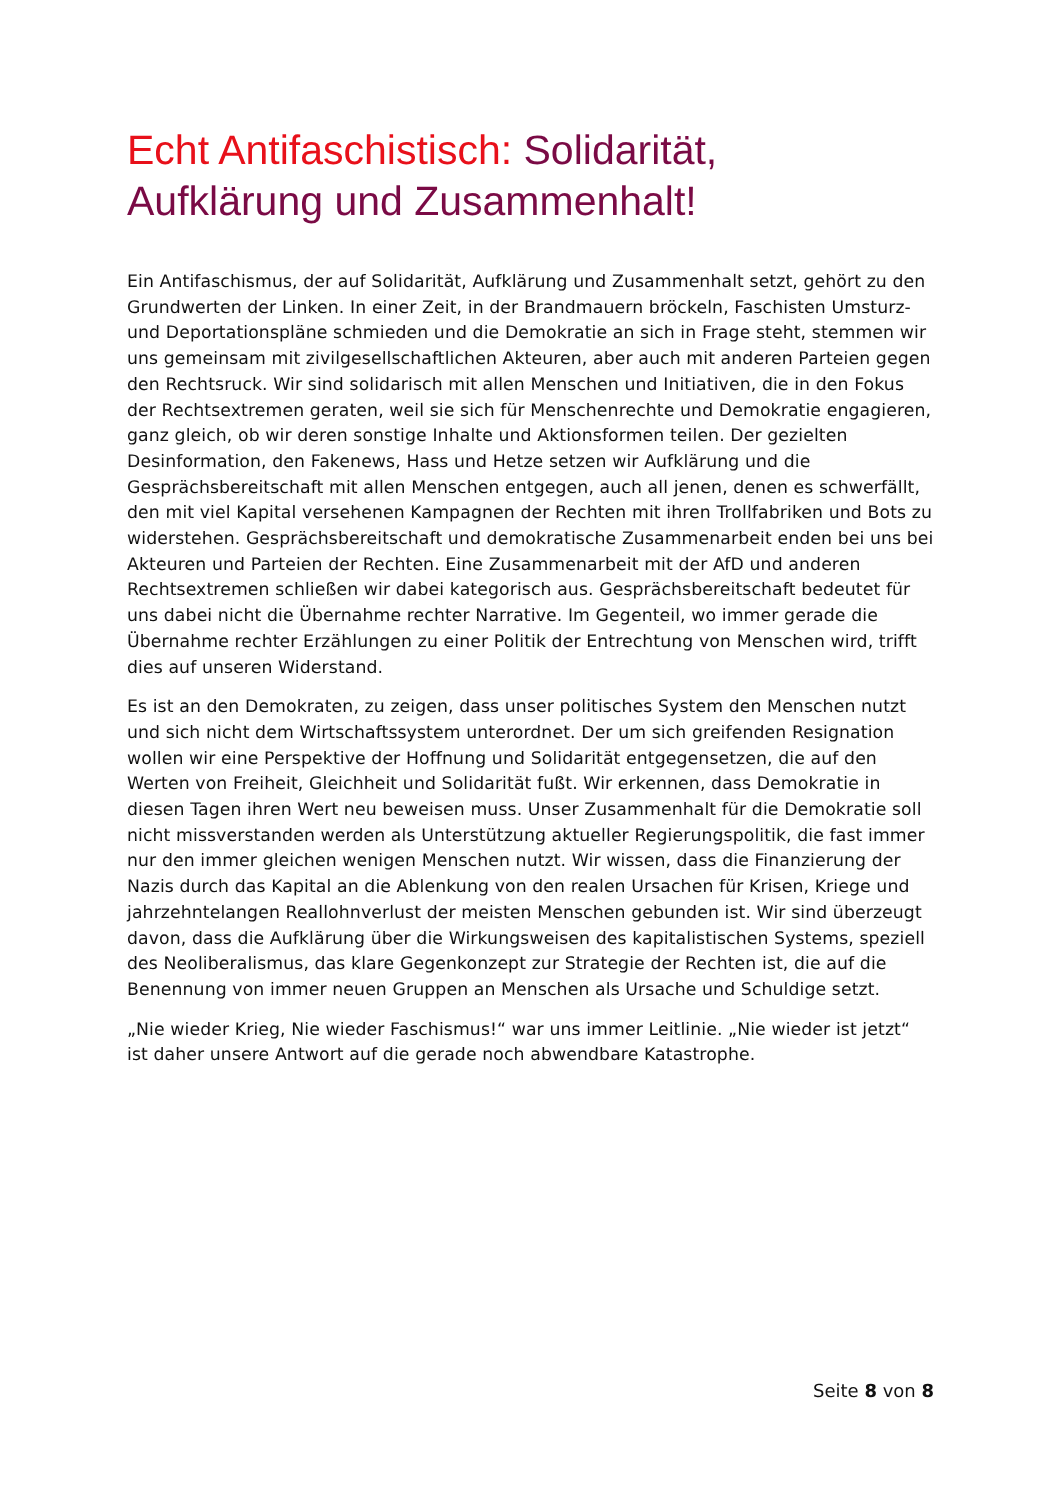Echt Antifaschistisch: Solidarität,
Aufklärung und Zusammenhalt!
Ein Antifaschismus, der auf Solidarität, Aufklärung und Zusammenhalt setzt, gehört zu den Grundwerten der Linken. In einer Zeit, in der Brandmauern bröckeln, Faschisten Umsturz- und Deportationspläne schmieden und die Demokratie an sich in Frage steht, stemmen wir uns gemeinsam mit zivilgesellschaftlichen Akteuren, aber auch mit anderen Parteien gegen den Rechtsruck. Wir sind solidarisch mit allen Menschen und Initiativen, die in den Fokus der Rechtsextremen geraten, weil sie sich für Menschenrechte und Demokratie engagieren, ganz gleich, ob wir deren sonstige Inhalte und Aktionsformen teilen. Der gezielten Desinformation, den Fakenews, Hass und Hetze setzen wir Aufklärung und die Gesprächsbereitschaft mit allen Menschen entgegen, auch all jenen, denen es schwerfällt, den mit viel Kapital versehenen Kampagnen der Rechten mit ihren Trollfabriken und Bots zu widerstehen. Gesprächsbereitschaft und demokratische Zusammenarbeit enden bei uns bei Akteuren und Parteien der Rechten. Eine Zusammenarbeit mit der AfD und anderen Rechtsextremen schließen wir dabei kategorisch aus. Gesprächsbereitschaft bedeutet für uns dabei nicht die Übernahme rechter Narrative. Im Gegenteil, wo immer gerade die Übernahme rechter Erzählungen zu einer Politik der Entrechtung von Menschen wird, trifft dies auf unseren Widerstand.
Es ist an den Demokraten, zu zeigen, dass unser politisches System den Menschen nutzt und sich nicht dem Wirtschaftssystem unterordnet. Der um sich greifenden Resignation wollen wir eine Perspektive der Hoffnung und Solidarität entgegensetzen, die auf den Werten von Freiheit, Gleichheit und Solidarität fußt. Wir erkennen, dass Demokratie in diesen Tagen ihren Wert neu beweisen muss. Unser Zusammenhalt für die Demokratie soll nicht missverstanden werden als Unterstützung aktueller Regierungspolitik, die fast immer nur den immer gleichen wenigen Menschen nutzt. Wir wissen, dass die Finanzierung der Nazis durch das Kapital an die Ablenkung von den realen Ursachen für Krisen, Kriege und jahrzehntelangen Reallohnverlust der meisten Menschen gebunden ist. Wir sind überzeugt davon, dass die Aufklärung über die Wirkungsweisen des kapitalistischen Systems, speziell des Neoliberalismus, das klare Gegenkonzept zur Strategie der Rechten ist, die auf die Benennung von immer neuen Gruppen an Menschen als Ursache und Schuldige setzt.
„Nie wieder Krieg, Nie wieder Faschismus!“ war uns immer Leitlinie. „Nie wieder ist jetzt“ ist daher unsere Antwort auf die gerade noch abwendbare Katastrophe.
Seite 8 von 8